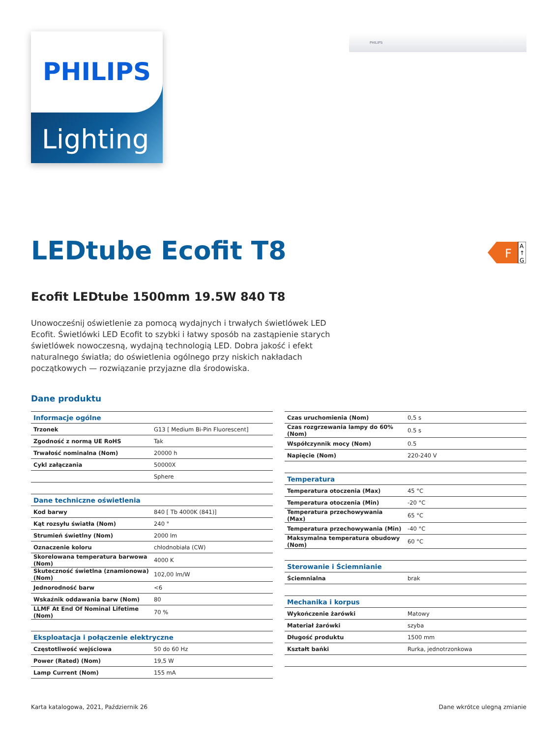PHILIPS
Lighting
PHILIPS
LEDtube Ecofit T8
F
A
↑
G
Ecofit LEDtube 1500mm 19.5W 840 T8
Unowocześnij oświetlenie za pomocą wydajnych i trwałych świetlówek LED Ecofit. Świetlówki LED Ecofit to szybki i łatwy sposób na zastąpienie starych świetlówek nowoczesną, wydajną technologią LED. Dobra jakość i efekt naturalnego światła; do oświetlenia ogólnego przy niskich nakładach początkowych — rozwiązanie przyjazne dla środowiska.
Dane produktu
| Informacje ogólne | |
| --- | --- |
| Trzonek | G13 [ Medium Bi-Pin Fluorescent] |
| Zgodność z normą UE RoHS | Tak |
| Trwałość nominalna (Nom) | 20000 h |
| Cykl załączania | 50000X |
| | Sphere |
| Dane techniczne oświetlenia | |
| Kod barwy | 840 [ Tb 4000K (841)] |
| Kąt rozsyłu światła (Nom) | 240 ° |
| Strumień świetlny (Nom) | 2000 lm |
| Oznaczenie koloru | chłodnobiała (CW) |
| Skorelowana temperatura barwowa (Nom) | 4000 K |
| Skuteczność świetlna (znamionowa) (Nom) | 102,00 lm/W |
| Jednorodność barw | <6 |
| Wskaźnik oddawania barw (Nom) | 80 |
| LLMF At End Of Nominal Lifetime (Nom) | 70 % |
| Eksploatacja i połączenie elektryczne | |
| Częstotliwość wejściowa | 50 do 60 Hz |
| Power (Rated) (Nom) | 19,5 W |
| Lamp Current (Nom) | 155 mA |
| Czas uruchomienia (Nom) | 0,5 s |
| Czas rozgrzewania lampy do 60% (Nom) | 0.5 s |
| Współczynnik mocy (Nom) | 0.5 |
| Napięcie (Nom) | 220-240 V |
| Temperatura | |
| Temperatura otoczenia (Max) | 45 °C |
| Temperatura otoczenia (Min) | -20 °C |
| Temperatura przechowywania (Max) | 65 °C |
| Temperatura przechowywania (Min) | -40 °C |
| Maksymalna temperatura obudowy (Nom) | 60 °C |
| Sterowanie i Ściemnianie | |
| Ściemnialna | brak |
| Mechanika i korpus | |
| Wykończenie żarówki | Matowy |
| Materiał żarówki | szyba |
| Długość produktu | 1500 mm |
| Kształt bańki | Rurka, jednotrzonkowa |
Karta katalogowa, 2021, Październik 26 Dane wkrótce ulegną zmianie